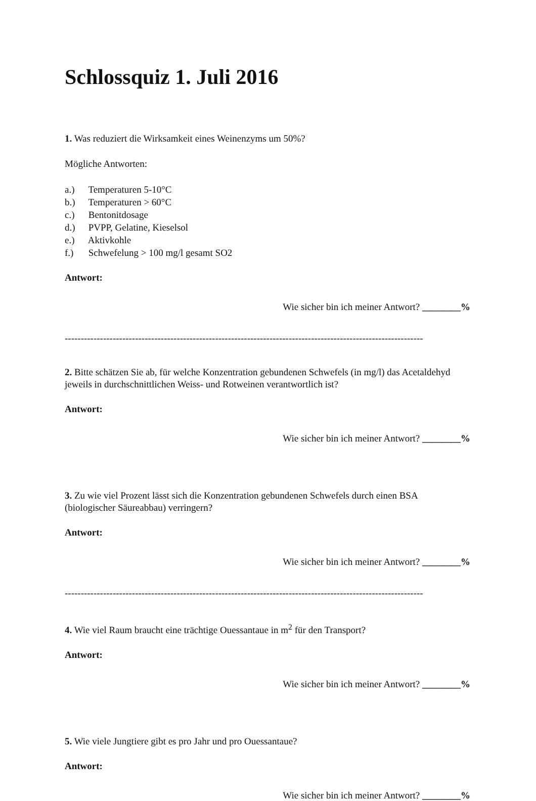Schlossquiz 1. Juli 2016
1. Was reduziert die Wirksamkeit eines Weinenzyms um 50%?
Mögliche Antworten:
a.) Temperaturen 5-10°C
b.) Temperaturen > 60°C
c.) Bentonitdosage
d.) PVPP, Gelatine, Kieselsol
e.) Aktivkohle
f.) Schwefelung > 100 mg/l gesamt SO2
Antwort:
Wie sicher bin ich meiner Antwort? ________%
----------------------------------------------------------------------------------------------------------------
2. Bitte schätzen Sie ab, für welche Konzentration gebundenen Schwefels (in mg/l) das Acetaldehyd jeweils in durchschnittlichen Weiss- und Rotweinen verantwortlich ist?
Antwort:
Wie sicher bin ich meiner Antwort? ________%
3. Zu wie viel Prozent lässt sich die Konzentration gebundenen Schwefels durch einen BSA (biologischer Säureabbau) verringern?
Antwort:
Wie sicher bin ich meiner Antwort? ________%
----------------------------------------------------------------------------------------------------------------
4. Wie viel Raum braucht eine trächtige Ouessantaue in m<sup>2</sup> für den Transport?
Antwort:
Wie sicher bin ich meiner Antwort? ________%
5. Wie viele Jungtiere gibt es pro Jahr und pro Ouessantaue?
Antwort:
Wie sicher bin ich meiner Antwort? ________%